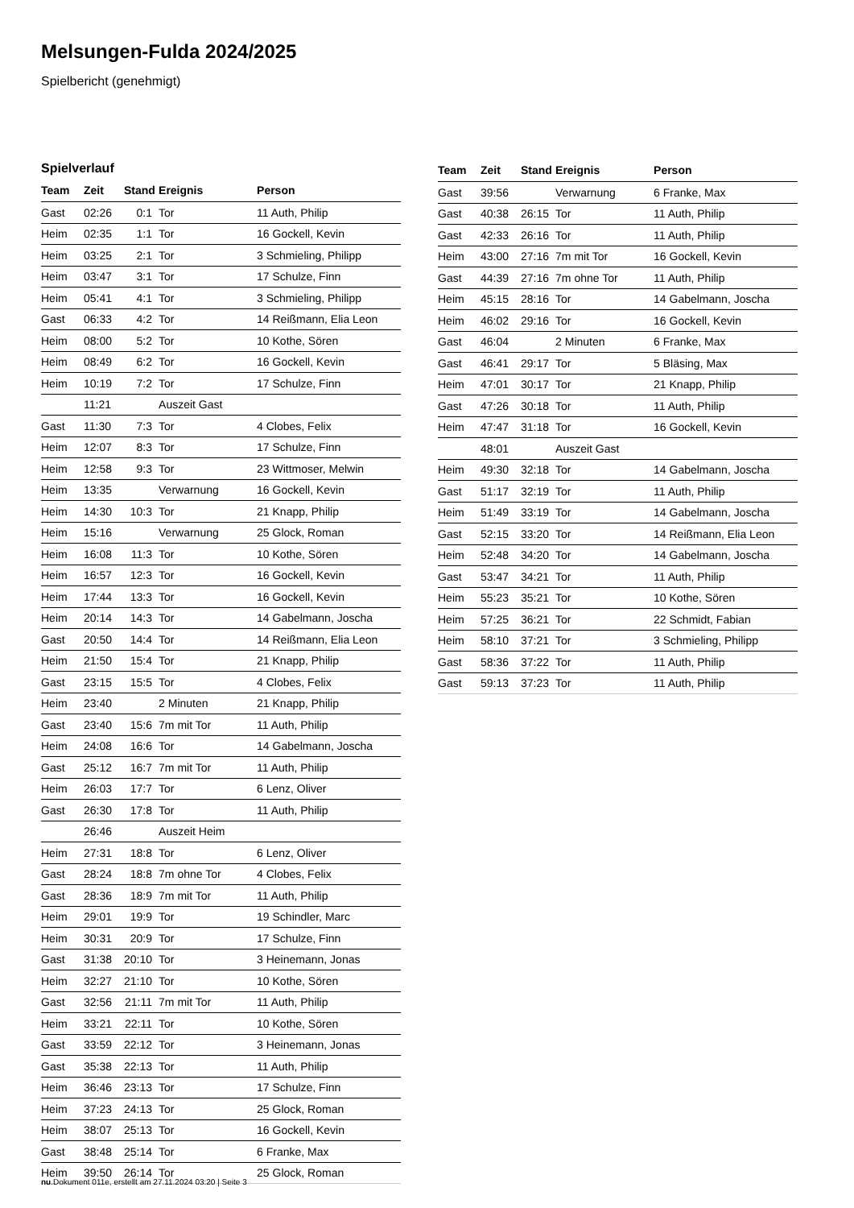Melsungen-Fulda 2024/2025
Spielbericht (genehmigt)
Spielverlauf
| Team | Zeit | Stand | Ereignis | Person |
| --- | --- | --- | --- | --- |
| Gast | 02:26 | 0:1 | Tor | 11 Auth, Philip |
| Heim | 02:35 | 1:1 | Tor | 16 Gockell, Kevin |
| Heim | 03:25 | 2:1 | Tor | 3 Schmieling, Philipp |
| Heim | 03:47 | 3:1 | Tor | 17 Schulze, Finn |
| Heim | 05:41 | 4:1 | Tor | 3 Schmieling, Philipp |
| Gast | 06:33 | 4:2 | Tor | 14 Reißmann, Elia Leon |
| Heim | 08:00 | 5:2 | Tor | 10 Kothe, Sören |
| Heim | 08:49 | 6:2 | Tor | 16 Gockell, Kevin |
| Heim | 10:19 | 7:2 | Tor | 17 Schulze, Finn |
| | 11:21 | | Auszeit Gast | |
| Gast | 11:30 | 7:3 | Tor | 4 Clobes, Felix |
| Heim | 12:07 | 8:3 | Tor | 17 Schulze, Finn |
| Heim | 12:58 | 9:3 | Tor | 23 Wittmoser, Melwin |
| Heim | 13:35 | | Verwarnung | 16 Gockell, Kevin |
| Heim | 14:30 | 10:3 | Tor | 21 Knapp, Philip |
| Heim | 15:16 | | Verwarnung | 25 Glock, Roman |
| Heim | 16:08 | 11:3 | Tor | 10 Kothe, Sören |
| Heim | 16:57 | 12:3 | Tor | 16 Gockell, Kevin |
| Heim | 17:44 | 13:3 | Tor | 16 Gockell, Kevin |
| Heim | 20:14 | 14:3 | Tor | 14 Gabelmann, Joscha |
| Gast | 20:50 | 14:4 | Tor | 14 Reißmann, Elia Leon |
| Heim | 21:50 | 15:4 | Tor | 21 Knapp, Philip |
| Gast | 23:15 | 15:5 | Tor | 4 Clobes, Felix |
| Heim | 23:40 | | 2 Minuten | 21 Knapp, Philip |
| Gast | 23:40 | 15:6 | 7m mit Tor | 11 Auth, Philip |
| Heim | 24:08 | 16:6 | Tor | 14 Gabelmann, Joscha |
| Gast | 25:12 | 16:7 | 7m mit Tor | 11 Auth, Philip |
| Heim | 26:03 | 17:7 | Tor | 6 Lenz, Oliver |
| Gast | 26:30 | 17:8 | Tor | 11 Auth, Philip |
| | 26:46 | | Auszeit Heim | |
| Heim | 27:31 | 18:8 | Tor | 6 Lenz, Oliver |
| Gast | 28:24 | 18:8 | 7m ohne Tor | 4 Clobes, Felix |
| Gast | 28:36 | 18:9 | 7m mit Tor | 11 Auth, Philip |
| Heim | 29:01 | 19:9 | Tor | 19 Schindler, Marc |
| Heim | 30:31 | 20:9 | Tor | 17 Schulze, Finn |
| Gast | 31:38 | 20:10 | Tor | 3 Heinemann, Jonas |
| Heim | 32:27 | 21:10 | Tor | 10 Kothe, Sören |
| Gast | 32:56 | 21:11 | 7m mit Tor | 11 Auth, Philip |
| Heim | 33:21 | 22:11 | Tor | 10 Kothe, Sören |
| Gast | 33:59 | 22:12 | Tor | 3 Heinemann, Jonas |
| Gast | 35:38 | 22:13 | Tor | 11 Auth, Philip |
| Heim | 36:46 | 23:13 | Tor | 17 Schulze, Finn |
| Heim | 37:23 | 24:13 | Tor | 25 Glock, Roman |
| Heim | 38:07 | 25:13 | Tor | 16 Gockell, Kevin |
| Gast | 38:48 | 25:14 | Tor | 6 Franke, Max |
| Heim | 39:50 | 26:14 | Tor | 25 Glock, Roman |
| Team | Zeit | Stand | Ereignis | Person |
| --- | --- | --- | --- | --- |
| Gast | 39:56 | | Verwarnung | 6 Franke, Max |
| Gast | 40:38 | 26:15 | Tor | 11 Auth, Philip |
| Gast | 42:33 | 26:16 | Tor | 11 Auth, Philip |
| Heim | 43:00 | 27:16 | 7m mit Tor | 16 Gockell, Kevin |
| Gast | 44:39 | 27:16 | 7m ohne Tor | 11 Auth, Philip |
| Heim | 45:15 | 28:16 | Tor | 14 Gabelmann, Joscha |
| Heim | 46:02 | 29:16 | Tor | 16 Gockell, Kevin |
| Gast | 46:04 | | 2 Minuten | 6 Franke, Max |
| Gast | 46:41 | 29:17 | Tor | 5 Bläsing, Max |
| Heim | 47:01 | 30:17 | Tor | 21 Knapp, Philip |
| Gast | 47:26 | 30:18 | Tor | 11 Auth, Philip |
| Heim | 47:47 | 31:18 | Tor | 16 Gockell, Kevin |
| | 48:01 | | Auszeit Gast | |
| Heim | 49:30 | 32:18 | Tor | 14 Gabelmann, Joscha |
| Gast | 51:17 | 32:19 | Tor | 11 Auth, Philip |
| Heim | 51:49 | 33:19 | Tor | 14 Gabelmann, Joscha |
| Gast | 52:15 | 33:20 | Tor | 14 Reißmann, Elia Leon |
| Heim | 52:48 | 34:20 | Tor | 14 Gabelmann, Joscha |
| Gast | 53:47 | 34:21 | Tor | 11 Auth, Philip |
| Heim | 55:23 | 35:21 | Tor | 10 Kothe, Sören |
| Heim | 57:25 | 36:21 | Tor | 22 Schmidt, Fabian |
| Heim | 58:10 | 37:21 | Tor | 3 Schmieling, Philipp |
| Gast | 58:36 | 37:22 | Tor | 11 Auth, Philip |
| Gast | 59:13 | 37:23 | Tor | 11 Auth, Philip |
nu.Dokument 011e, erstellt am 27.11.2024 03:20 | Seite 3